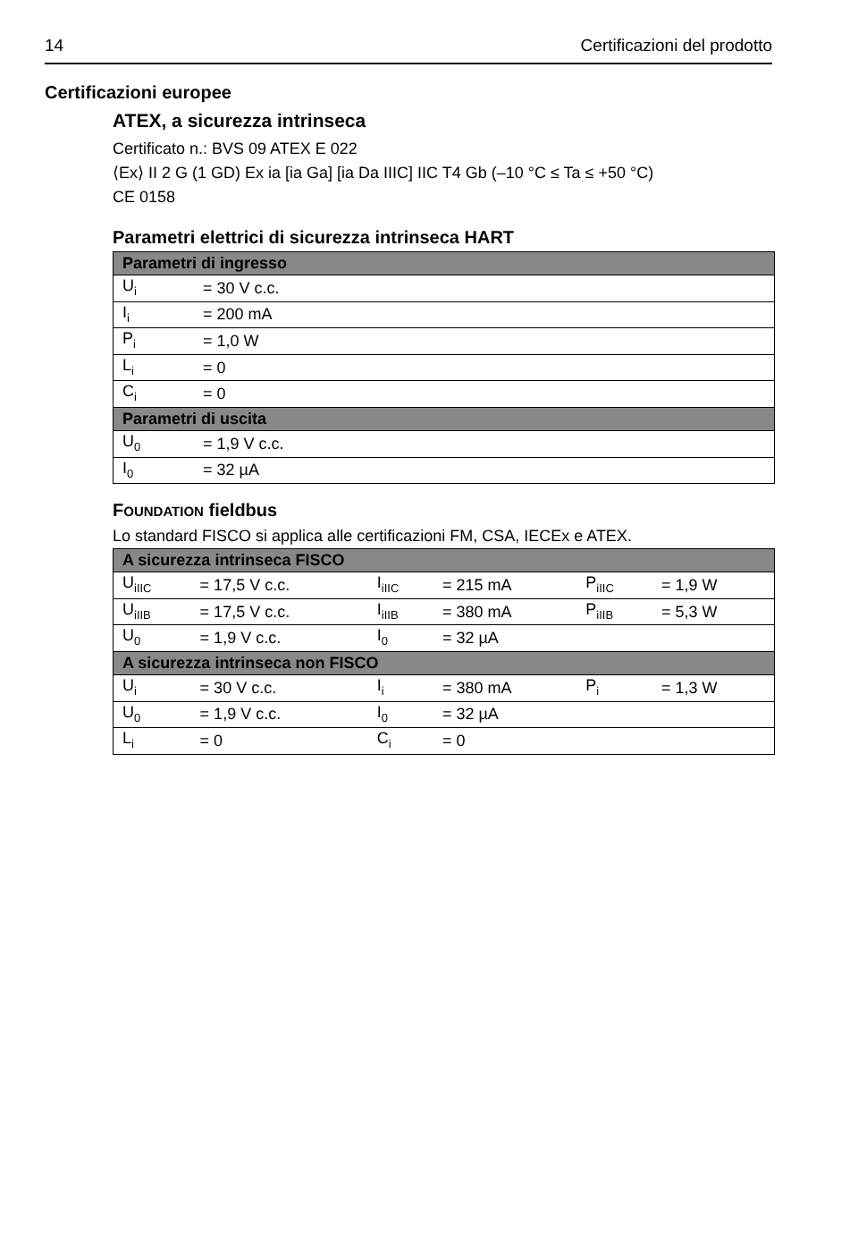14 Certificazioni del prodotto
Certificazioni europee
ATEX, a sicurezza intrinseca
Certificato n.: BVS 09 ATEX E 022
⟨Ex⟩ II 2 G (1 GD) Ex ia [ia Ga] [ia Da IIIC] IIC T4 Gb (–10 °C ≤ Ta ≤ +50 °C)
CE 0158
Parametri elettrici di sicurezza intrinseca HART
| Parametri di ingresso | |
| --- | --- |
| U<sub>i</sub> | = 30 V c.c. |
| I<sub>i</sub> | = 200 mA |
| P<sub>i</sub> | = 1,0 W |
| L<sub>i</sub> | = 0 |
| C<sub>i</sub> | = 0 |
| Parametri di uscita | |
| U<sub>0</sub> | = 1,9 V c.c. |
| I<sub>0</sub> | = 32 µA |
FOUNDATION fieldbus
Lo standard FISCO si applica alle certificazioni FM, CSA, IECEx e ATEX.
| A sicurezza intrinseca FISCO | | | | | |
| --- | --- | --- | --- | --- | --- |
| U<sub>iIIC</sub> | = 17,5 V c.c. | I<sub>iIIC</sub> | = 215 mA | P<sub>iIIC</sub> | = 1,9 W |
| U<sub>iIIB</sub> | = 17,5 V c.c. | I<sub>iIIB</sub> | = 380 mA | P<sub>iIIB</sub> | = 5,3 W |
| U<sub>0</sub> | = 1,9 V c.c. | I<sub>0</sub> | = 32 µA | | |
| A sicurezza intrinseca non FISCO | | | | | |
| U<sub>i</sub> | = 30 V c.c. | I<sub>i</sub> | = 380 mA | P<sub>i</sub> | = 1,3 W |
| U<sub>0</sub> | = 1,9 V c.c. | I<sub>0</sub> | = 32 µA | | |
| L<sub>i</sub> | = 0 | C<sub>i</sub> | = 0 | | |